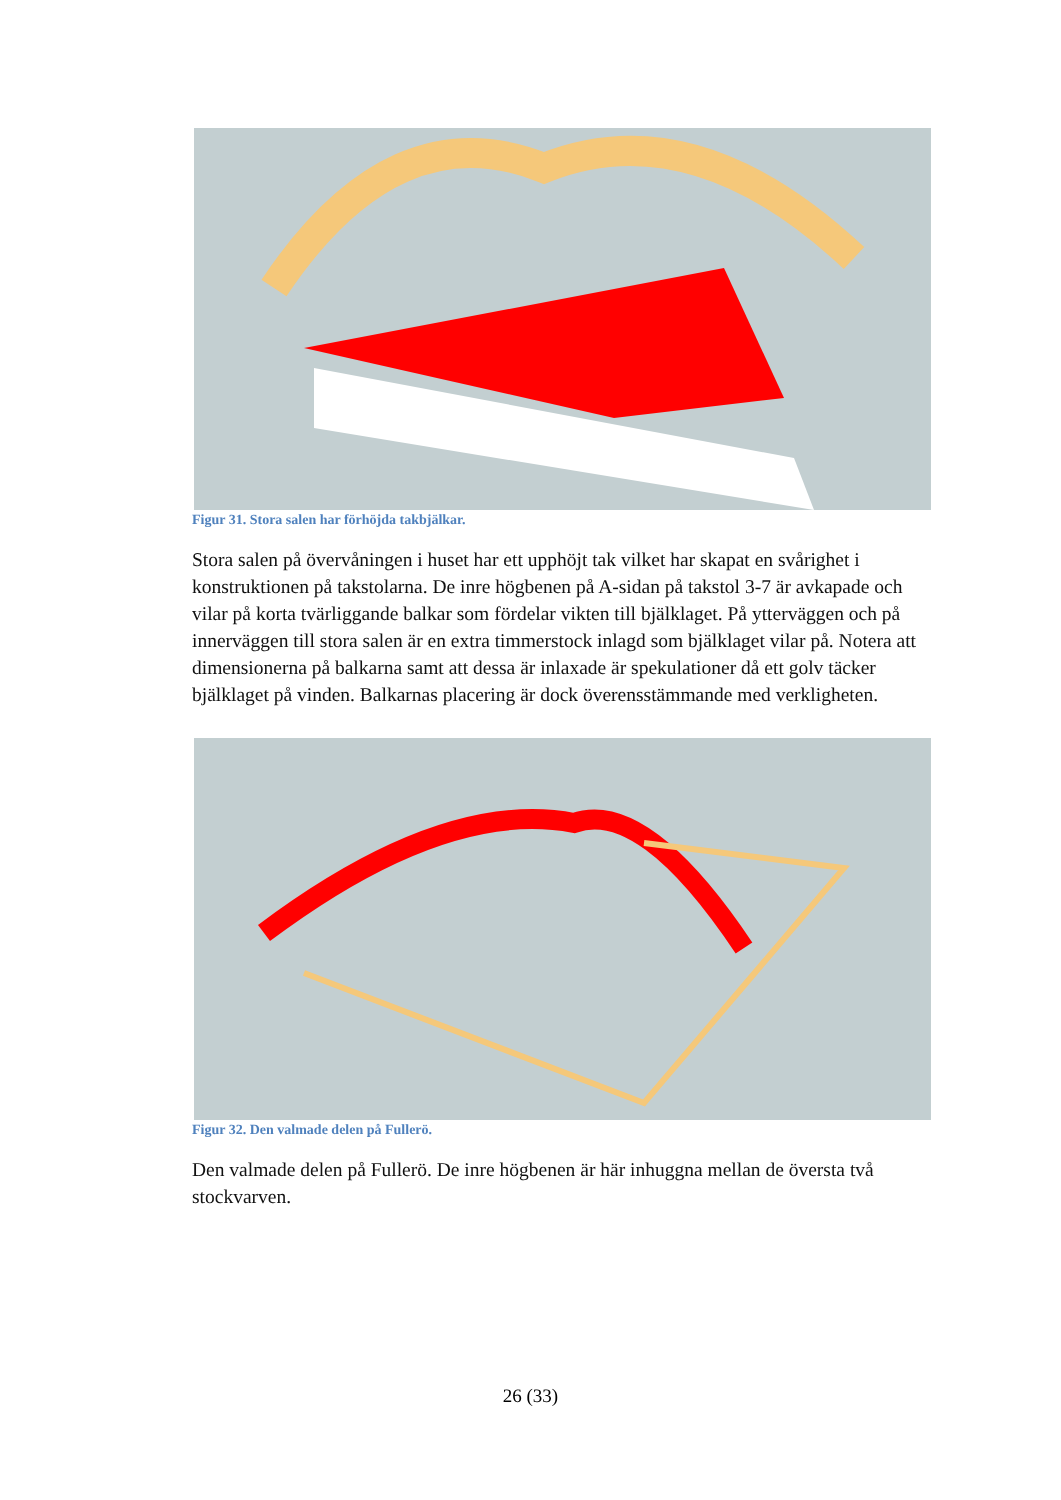Figur 31. Stora salen har förhöjda takbjälkar.
Stora salen på övervåningen i huset har ett upphöjt tak vilket har skapat en svårighet i konstruktionen på takstolarna. De inre högbenen på A-sidan på takstol 3-7 är avkapade och vilar på korta tvärliggande balkar som fördelar vikten till bjälklaget. På ytterväggen och på innerväggen till stora salen är en extra timmerstock inlagd som bjälklaget vilar på. Notera att dimensionerna på balkarna samt att dessa är inlaxade är spekulationer då ett golv täcker bjälklaget på vinden. Balkarnas placering är dock överensstämmande med verkligheten.
Figur 32. Den valmade delen på Fullerö.
Den valmade delen på Fullerö. De inre högbenen är här inhuggna mellan de översta två stockvarven.
26 (33)